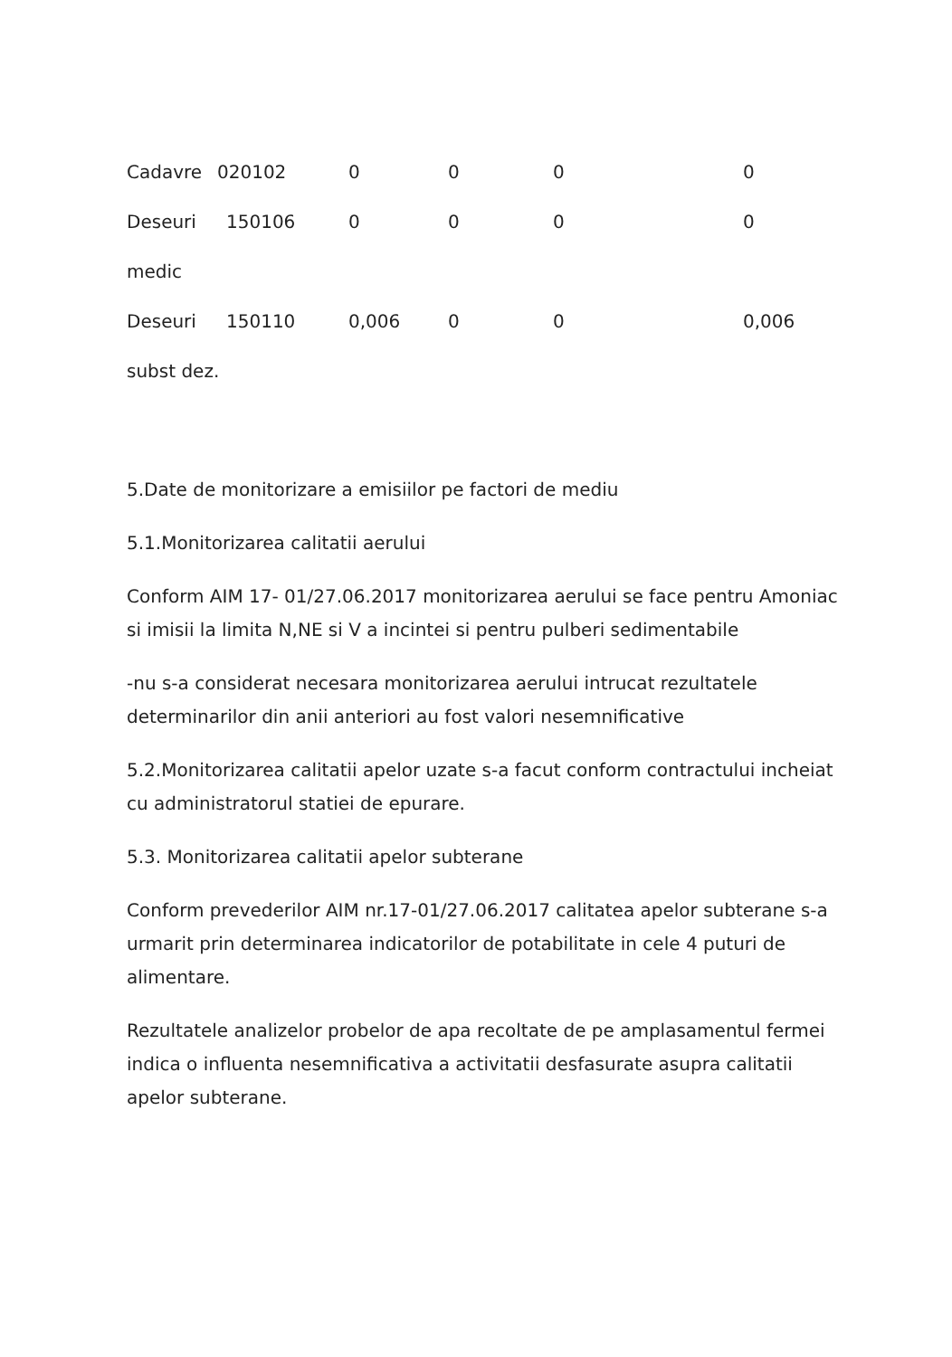| Cadavre | 020102 | 0 | 0 | 0 | 0 |
| Deseuri | 150106 | 0 | 0 | 0 | 0 |
| medic | | | | | |
| Deseuri | 150110 | 0,006 | 0 | 0 | 0,006 |
| subst dez. | | | | | |
5.Date de monitorizare a emisiilor pe factori de mediu
5.1.Monitorizarea calitatii aerului
Conform AIM 17- 01/27.06.2017 monitorizarea aerului se face pentru Amoniac si imisii la limita N,NE si V a incintei si pentru pulberi sedimentabile
-nu s-a considerat necesara monitorizarea aerului intrucat rezultatele determinarilor din anii anteriori au fost valori nesemnificative
5.2.Monitorizarea calitatii apelor uzate s-a facut conform contractului incheiat cu administratorul statiei de epurare.
5.3. Monitorizarea calitatii apelor subterane
Conform prevederilor AIM nr.17-01/27.06.2017 calitatea apelor subterane s-a urmarit prin determinarea indicatorilor de potabilitate in cele 4 puturi de alimentare.
Rezultatele analizelor probelor de apa recoltate de pe amplasamentul fermei indica o influenta nesemnificativa a activitatii desfasurate asupra calitatii apelor subterane.